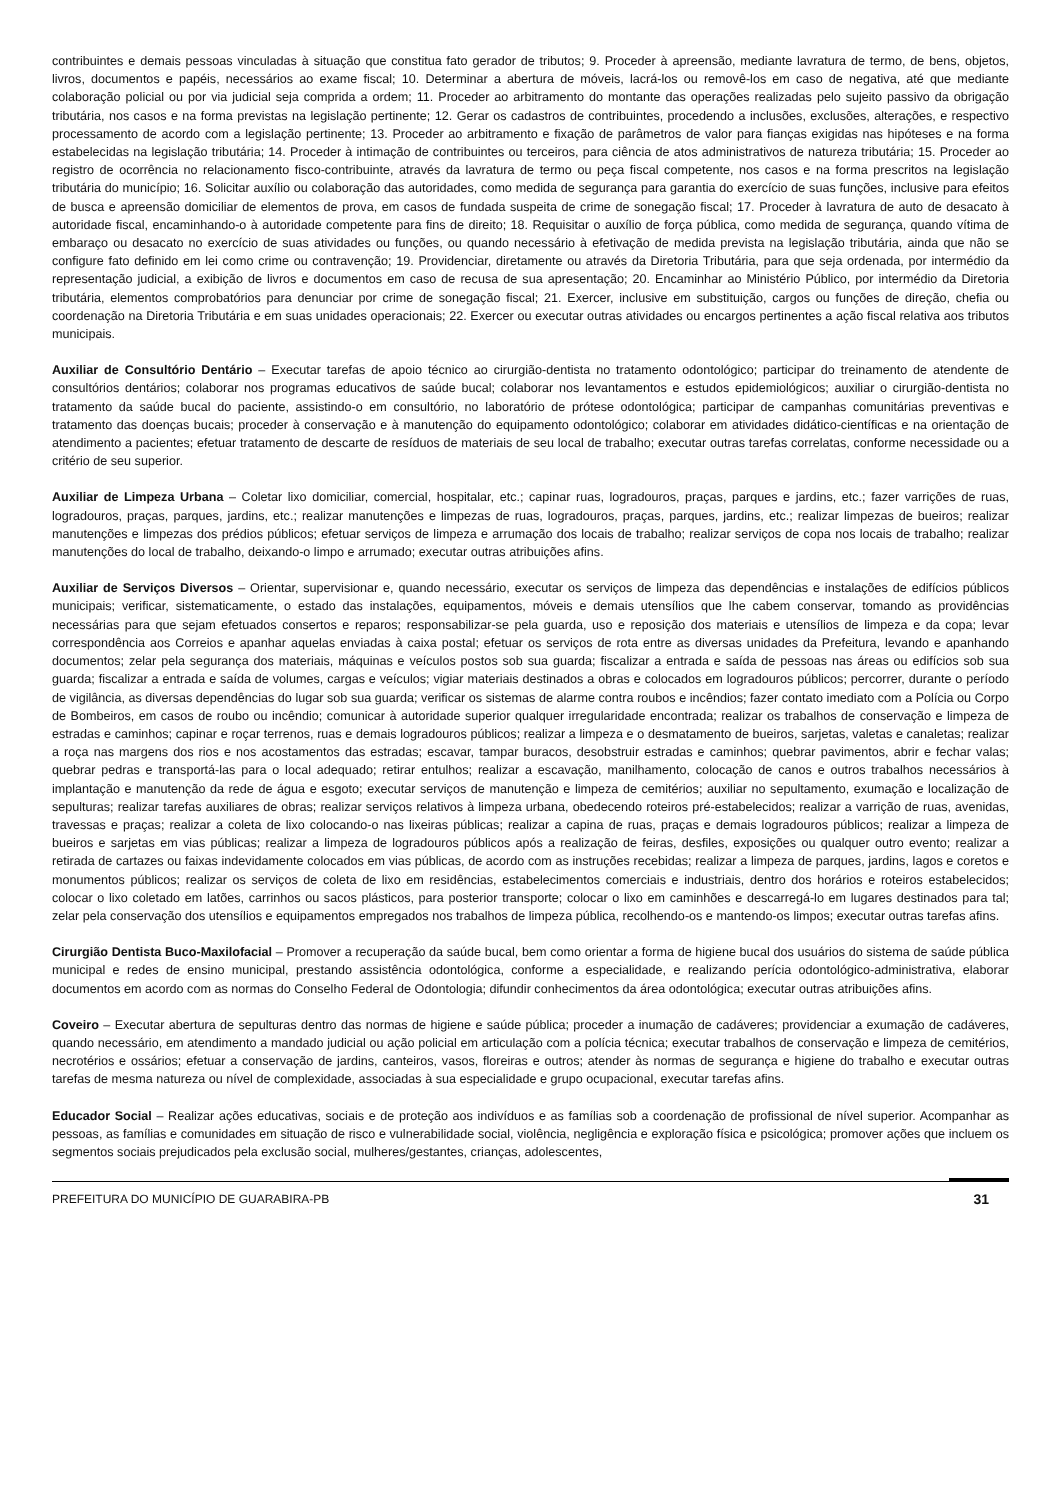contribuintes e demais pessoas vinculadas à situação que constitua fato gerador de tributos; 9. Proceder à apreensão, mediante lavratura de termo, de bens, objetos, livros, documentos e papéis, necessários ao exame fiscal; 10. Determinar a abertura de móveis, lacrá-los ou removê-los em caso de negativa, até que mediante colaboração policial ou por via judicial seja comprida a ordem; 11. Proceder ao arbitramento do montante das operações realizadas pelo sujeito passivo da obrigação tributária, nos casos e na forma previstas na legislação pertinente; 12. Gerar os cadastros de contribuintes, procedendo a inclusões, exclusões, alterações, e respectivo processamento de acordo com a legislação pertinente; 13. Proceder ao arbitramento e fixação de parâmetros de valor para fianças exigidas nas hipóteses e na forma estabelecidas na legislação tributária; 14. Proceder à intimação de contribuintes ou terceiros, para ciência de atos administrativos de natureza tributária; 15. Proceder ao registro de ocorrência no relacionamento fisco-contribuinte, através da lavratura de termo ou peça fiscal competente, nos casos e na forma prescritos na legislação tributária do município; 16. Solicitar auxílio ou colaboração das autoridades, como medida de segurança para garantia do exercício de suas funções, inclusive para efeitos de busca e apreensão domiciliar de elementos de prova, em casos de fundada suspeita de crime de sonegação fiscal; 17. Proceder à lavratura de auto de desacato à autoridade fiscal, encaminhando-o à autoridade competente para fins de direito; 18. Requisitar o auxílio de força pública, como medida de segurança, quando vítima de embaraço ou desacato no exercício de suas atividades ou funções, ou quando necessário à efetivação de medida prevista na legislação tributária, ainda que não se configure fato definido em lei como crime ou contravenção; 19. Providenciar, diretamente ou através da Diretoria Tributária, para que seja ordenada, por intermédio da representação judicial, a exibição de livros e documentos em caso de recusa de sua apresentação; 20. Encaminhar ao Ministério Público, por intermédio da Diretoria tributária, elementos comprobatórios para denunciar por crime de sonegação fiscal; 21. Exercer, inclusive em substituição, cargos ou funções de direção, chefia ou coordenação na Diretoria Tributária e em suas unidades operacionais; 22. Exercer ou executar outras atividades ou encargos pertinentes a ação fiscal relativa aos tributos municipais.
Auxiliar de Consultório Dentário – Executar tarefas de apoio técnico ao cirurgião-dentista no tratamento odontológico; participar do treinamento de atendente de consultórios dentários; colaborar nos programas educativos de saúde bucal; colaborar nos levantamentos e estudos epidemiológicos; auxiliar o cirurgião-dentista no tratamento da saúde bucal do paciente, assistindo-o em consultório, no laboratório de prótese odontológica; participar de campanhas comunitárias preventivas e tratamento das doenças bucais; proceder à conservação e à manutenção do equipamento odontológico; colaborar em atividades didático-científicas e na orientação de atendimento a pacientes; efetuar tratamento de descarte de resíduos de materiais de seu local de trabalho; executar outras tarefas correlatas, conforme necessidade ou a critério de seu superior.
Auxiliar de Limpeza Urbana – Coletar lixo domiciliar, comercial, hospitalar, etc.; capinar ruas, logradouros, praças, parques e jardins, etc.; fazer varrições de ruas, logradouros, praças, parques, jardins, etc.; realizar manutenções e limpezas de ruas, logradouros, praças, parques, jardins, etc.; realizar limpezas de bueiros; realizar manutenções e limpezas dos prédios públicos; efetuar serviços de limpeza e arrumação dos locais de trabalho; realizar serviços de copa nos locais de trabalho; realizar manutenções do local de trabalho, deixando-o limpo e arrumado; executar outras atribuições afins.
Auxiliar de Serviços Diversos – Orientar, supervisionar e, quando necessário, executar os serviços de limpeza das dependências e instalações de edifícios públicos municipais; verificar, sistematicamente, o estado das instalações, equipamentos, móveis e demais utensílios que lhe cabem conservar, tomando as providências necessárias para que sejam efetuados consertos e reparos; responsabilizar-se pela guarda, uso e reposição dos materiais e utensílios de limpeza e da copa; levar correspondência aos Correios e apanhar aquelas enviadas à caixa postal; efetuar os serviços de rota entre as diversas unidades da Prefeitura, levando e apanhando documentos; zelar pela segurança dos materiais, máquinas e veículos postos sob sua guarda; fiscalizar a entrada e saída de pessoas nas áreas ou edifícios sob sua guarda; fiscalizar a entrada e saída de volumes, cargas e veículos; vigiar materiais destinados a obras e colocados em logradouros públicos; percorrer, durante o período de vigilância, as diversas dependências do lugar sob sua guarda; verificar os sistemas de alarme contra roubos e incêndios; fazer contato imediato com a Polícia ou Corpo de Bombeiros, em casos de roubo ou incêndio; comunicar à autoridade superior qualquer irregularidade encontrada; realizar os trabalhos de conservação e limpeza de estradas e caminhos; capinar e roçar terrenos, ruas e demais logradouros públicos; realizar a limpeza e o desmatamento de bueiros, sarjetas, valetas e canaletas; realizar a roça nas margens dos rios e nos acostamentos das estradas; escavar, tampar buracos, desobstruir estradas e caminhos; quebrar pavimentos, abrir e fechar valas; quebrar pedras e transportá-las para o local adequado; retirar entulhos; realizar a escavação, manilhamento, colocação de canos e outros trabalhos necessários à implantação e manutenção da rede de água e esgoto; executar serviços de manutenção e limpeza de cemitérios; auxiliar no sepultamento, exumação e localização de sepulturas; realizar tarefas auxiliares de obras; realizar serviços relativos à limpeza urbana, obedecendo roteiros pré-estabelecidos; realizar a varrição de ruas, avenidas, travessas e praças; realizar a coleta de lixo colocando-o nas lixeiras públicas; realizar a capina de ruas, praças e demais logradouros públicos; realizar a limpeza de bueiros e sarjetas em vias públicas; realizar a limpeza de logradouros públicos após a realização de feiras, desfiles, exposições ou qualquer outro evento; realizar a retirada de cartazes ou faixas indevidamente colocados em vias públicas, de acordo com as instruções recebidas; realizar a limpeza de parques, jardins, lagos e coretos e monumentos públicos; realizar os serviços de coleta de lixo em residências, estabelecimentos comerciais e industriais, dentro dos horários e roteiros estabelecidos; colocar o lixo coletado em latões, carrinhos ou sacos plásticos, para posterior transporte; colocar o lixo em caminhões e descarregá-lo em lugares destinados para tal; zelar pela conservação dos utensílios e equipamentos empregados nos trabalhos de limpeza pública, recolhendo-os e mantendo-os limpos; executar outras tarefas afins.
Cirurgião Dentista Buco-Maxilofacial – Promover a recuperação da saúde bucal, bem como orientar a forma de higiene bucal dos usuários do sistema de saúde pública municipal e redes de ensino municipal, prestando assistência odontológica, conforme a especialidade, e realizando perícia odontológico-administrativa, elaborar documentos em acordo com as normas do Conselho Federal de Odontologia; difundir conhecimentos da área odontológica; executar outras atribuições afins.
Coveiro – Executar abertura de sepulturas dentro das normas de higiene e saúde pública; proceder a inumação de cadáveres; providenciar a exumação de cadáveres, quando necessário, em atendimento a mandado judicial ou ação policial em articulação com a polícia técnica; executar trabalhos de conservação e limpeza de cemitérios, necrotérios e ossários; efetuar a conservação de jardins, canteiros, vasos, floreiras e outros; atender às normas de segurança e higiene do trabalho e executar outras tarefas de mesma natureza ou nível de complexidade, associadas à sua especialidade e grupo ocupacional, executar tarefas afins.
Educador Social – Realizar ações educativas, sociais e de proteção aos indivíduos e as famílias sob a coordenação de profissional de nível superior. Acompanhar as pessoas, as famílias e comunidades em situação de risco e vulnerabilidade social, violência, negligência e exploração física e psicológica; promover ações que incluem os segmentos sociais prejudicados pela exclusão social, mulheres/gestantes, crianças, adolescentes,
PREFEITURA DO MUNICÍPIO DE GUARABIRA-PB 31